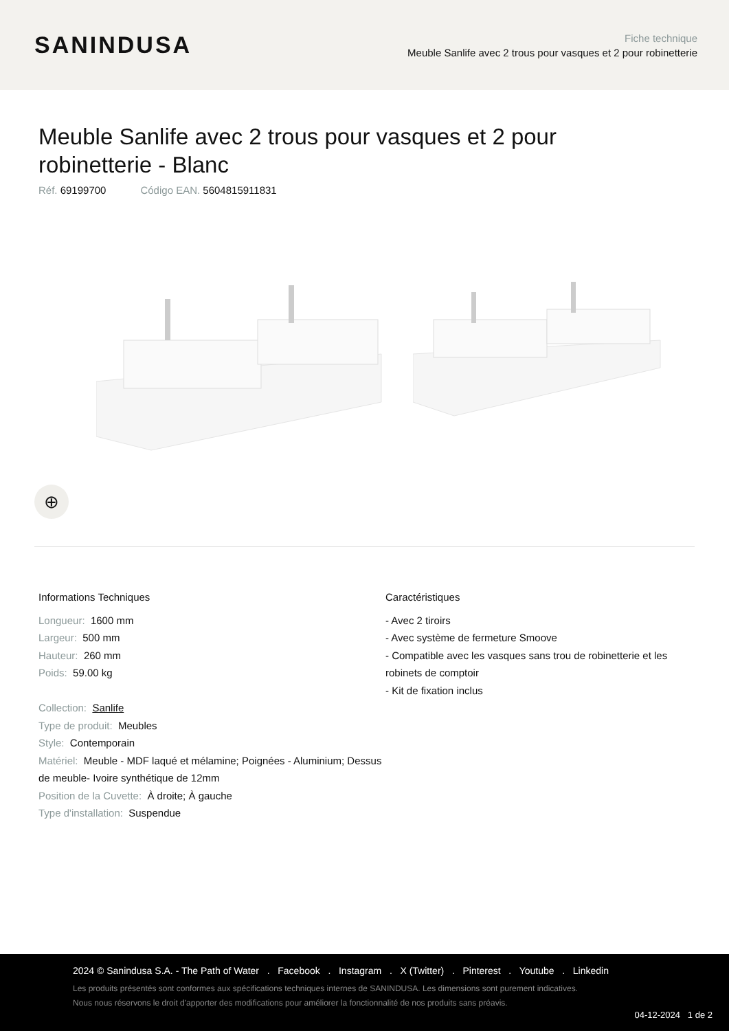SANINDUSA
Fiche technique
Meuble Sanlife avec 2 trous pour vasques et 2 pour robinetterie
Meuble Sanlife avec 2 trous pour vasques et 2 pour robinetterie - Blanc
Réf. 69199700 Código EAN. 5604815911831
⊕
Informations Techniques
Longueur: 1600 mm
Largeur: 500 mm
Hauteur: 260 mm
Poids: 59.00 kg
Collection: Sanlife
Type de produit: Meubles
Style: Contemporain
Matériel: Meuble - MDF laqué et mélamine; Poignées - Aluminium; Dessus de meuble- Ivoire synthétique de 12mm
Position de la Cuvette: À droite; À gauche
Type d'installation: Suspendue
Caractéristiques
- Avec 2 tiroirs
- Avec système de fermeture Smoove
- Compatible avec les vasques sans trou de robinetterie et les robinets de comptoir
- Kit de fixation inclus
2024 © Sanindusa S.A. - The Path of Water . Facebook . Instagram . X (Twitter) . Pinterest . Youtube . Linkedin
Les produits présentés sont conformes aux spécifications techniques internes de SANINDUSA. Les dimensions sont purement indicatives.
Nous nous réservons le droit d'apporter des modifications pour améliorer la fonctionnalité de nos produits sans préavis.
04-12-2024 1 de 2